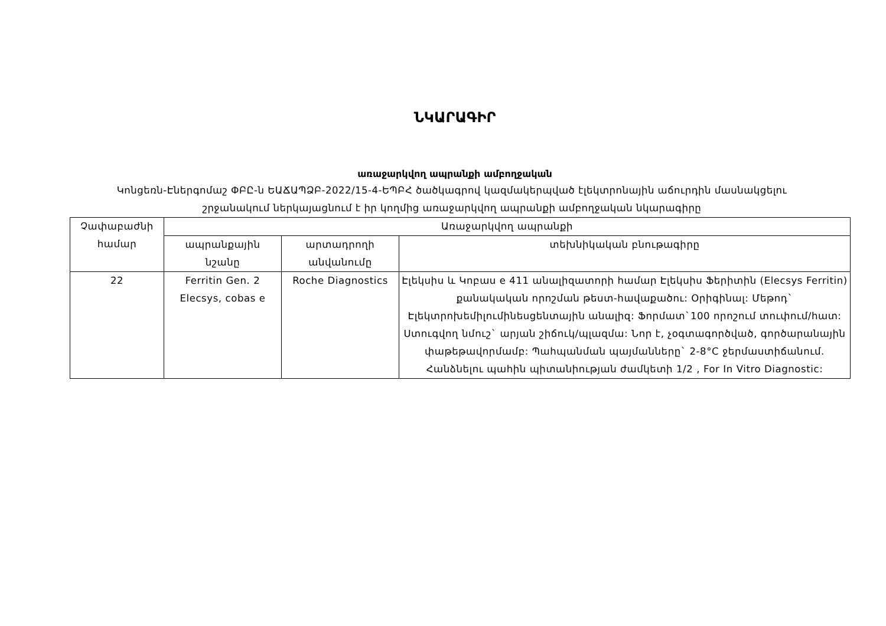ՆԿԱՐԱԳԻՐ
առաջարկվող ապրանքի ամբողջական
Կոնցեռն-Էներգոմաշ ՓԲԸ-ն ԵԱՃԱՊՁԲ-2022/15-4-ԵՊԲՀ ծածկագրով կազմակերպված էլեկտրոնային աճուրդին մասնակցելու շրջանակում ներկայացնում է իր կողմից առաջարկվող ապրանքի ամբողջական նկարագիրը
| Չափաբաժնի համար | Առաջարկվող ապրանքի | | |
| --- | --- | --- | --- |
| | ապրանքային նշանը | արտադրողի անվանումը | տեխնիկական բնութագիրը |
| 22 | Ferritin Gen. 2 Elecsys, cobas e | Roche Diagnostics | Էլեկսիս և Կոբաս e 411 անալիզատորի համար Էլեկսիս Ֆերիտին (Elecsys Ferritin) քանակական որոշման թեստ-հավաքածու: Օրիգինալ: Մեթոդ` Էլեկտրոխեմիլումինեսցենտային անալիզ: Ֆորմատ`100 որոշում տուփում/հատ: Ստուգվող նմուշ` արյան շիճուկ/պլազմա: Նոր է, չօգտագործված, գործարանային փաթեթավորմամբ: Պահպանման պայմանները` 2-8°C ջերմաստիճանում. Հանձնելու պահին պիտանիության ժամկետի 1/2 , For In Vitro Diagnostic: |